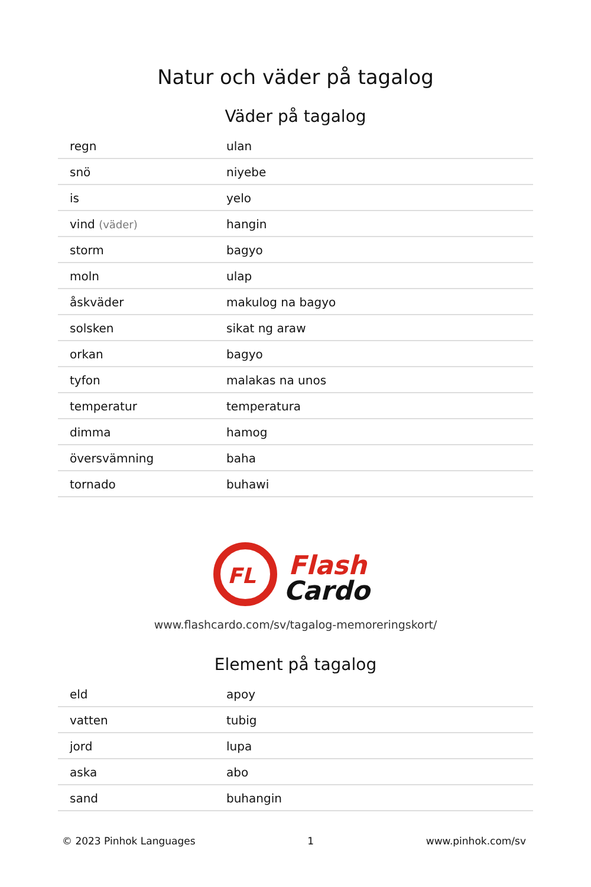Natur och väder på tagalog
Väder på tagalog
| regn | ulan |
| snö | niyebe |
| is | yelo |
| vind (väder) | hangin |
| storm | bagyo |
| moln | ulap |
| åskväder | makulog na bagyo |
| solsken | sikat ng araw |
| orkan | bagyo |
| tyfon | malakas na unos |
| temperatur | temperatura |
| dimma | hamog |
| översvämning | baha |
| tornado | buhawi |
FL
Flash
Cardo
www.flashcardo.com/sv/tagalog-memoreringskort/
Element på tagalog
| eld | apoy |
| vatten | tubig |
| jord | lupa |
| aska | abo |
| sand | buhangin |
© 2023 Pinhok Languages 1 www.pinhok.com/sv